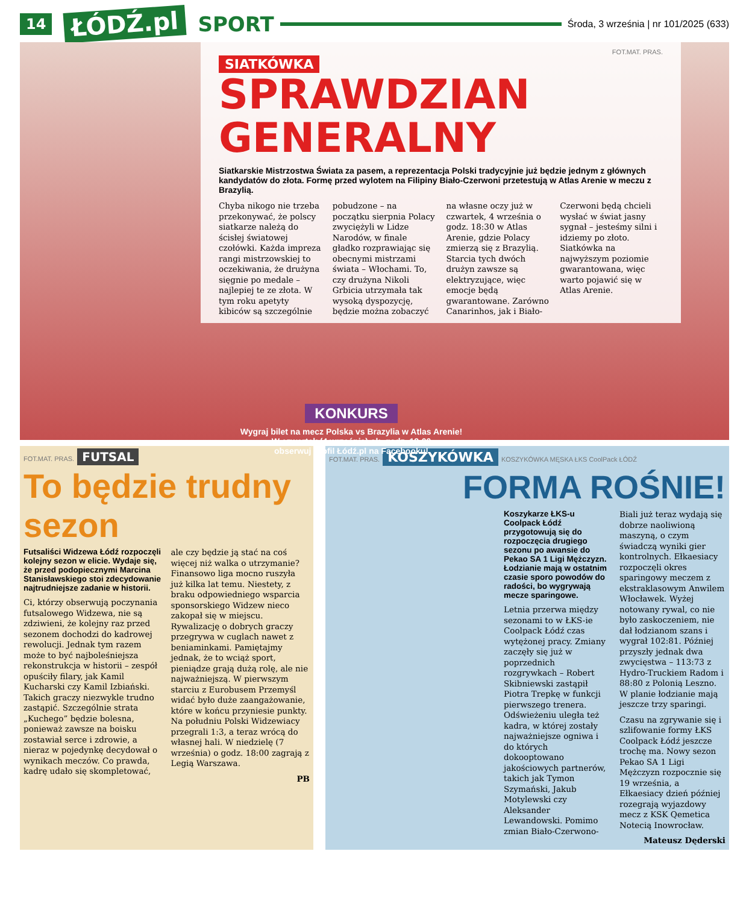14 ŁÓDŹ.pl SPORT Środa, 3 września | nr 101/2025 (633)
FOT.MAT. PRAS.
SIATKÓWKA
SPRAWDZIAN GENERALNY
Siatkarskie Mistrzostwa Świata za pasem, a reprezentacja Polski tradycyjnie już będzie jednym z głównych kandydatów do złota. Formę przed wylotem na Filipiny Biało-Czerwoni przetestują w Atlas Arenie w meczu z Brazylią.
Chyba nikogo nie trzeba przekonywać, że polscy siatkarze należą do ścisłej światowej czołówki. Każda impreza rangi mistrzowskiej to oczekiwania, że drużyna sięgnie po medale – najlepiej te ze złota. W tym roku apetyty kibiców są szczególnie pobudzone – na początku sierpnia Polacy zwyciężyli w Lidze Narodów, w finale gładko rozprawiając się obecnymi mistrzami świata – Włochami. To, czy drużyna Nikoli Grbicia utrzymała tak wysoką dyspozycję, będzie można zobaczyć na własne oczy już w czwartek, 4 września o godz. 18:30 w Atlas Arenie, gdzie Polacy zmierzą się z Brazylią. Starcia tych dwóch drużyn zawsze są elektryzujące, więc emocje będą gwarantowane. Zarówno Canarinhos, jak i Biało-Czerwoni będą chcieli wysłać w świat jasny sygnał – jesteśmy silni i idziemy po złoto. Siatkówka na najwyższym poziomie gwarantowana, więc warto pojawić się w Atlas Arenie.
KONKURS
Wygraj bilet na mecz Polska vs Brazylia w Atlas Arenie!
W czwartek (4 września) ok. godz. 12:00
obserwuj profil Łódź.pl na Facebooku!
FOT.MAT. PRAS. FUTSAL
To będzie trudny sezon
Futsaliści Widzewa Łódź rozpoczęli kolejny sezon w elicie. Wydaje się, że przed podopiecznymi Marcina Stanisławskiego stoi zdecydowanie najtrudniejsze zadanie w historii.
Ci, którzy obserwują poczynania futsalowego Widzewa, nie są zdziwieni, że kolejny raz przed sezonem dochodzi do kadrowej rewolucji. Jednak tym razem może to być najboleśniejsza rekonstrukcja w historii – zespół opuściły filary, jak Kamil Kucharski czy Kamil Izbiański. Takich graczy niezwykle trudno zastąpić. Szczególnie strata „Kuchego” będzie bolesna, ponieważ zawsze na boisku zostawiał serce i zdrowie, a nieraz w pojedynkę decydował o wynikach meczów. Co prawda, kadrę udało się skompletować, ale czy będzie ją stać na coś więcej niż walka o utrzymanie? Finansowo liga mocno ruszyła już kilka lat temu. Niestety, z braku odpowiedniego wsparcia sponsorskiego Widzew nieco zakopał się w miejscu. Rywalizację o dobrych graczy przegrywa w cuglach nawet z beniaminkami. Pamiętajmy jednak, że to wciąż sport, pieniądze grają dużą rolę, ale nie najważniejszą. W pierwszym starciu z Eurobusem Przemyśl widać było duże zaangażowanie, które w końcu przyniesie punkty. Na południu Polski Widzewiacy przegrali 1:3, a teraz wrócą do własnej hali. W niedzielę (7 września) o godz. 18:00 zagrają z Legią Warszawa.
PB
FOT.MAT. PRAS. KOSZYKÓWKA KOSZYKÓWKA MĘSKA ŁKS CoolPack ŁÓDŹ
FORMA ROŚNIE!
Koszykarze ŁKS-u Coolpack Łódź przygotowują się do rozpoczęcia drugiego sezonu po awansie do Pekao SA 1 Ligi Mężczyzn. Łodzianie mają w ostatnim czasie sporo powodów do radości, bo wygrywają mecze sparingowe.
Letnia przerwa między sezonami to w ŁKS-ie Coolpack Łódź czas wytężonej pracy. Zmiany zaczęły się już w poprzednich rozgrywkach – Robert Skibniewski zastąpił Piotra Trepkę w funkcji pierwszego trenera. Odświeżeniu uległa też kadra, w której zostały najważniejsze ogniwa i do których dokooptowano jakościowych partnerów, takich jak Tymon Szymański, Jakub Motylewski czy Aleksander Lewandowski. Pomimo zmian Biało-Czerwono-Biali już teraz wydają się dobrze naoliwioną maszyną, o czym świadczą wyniki gier kontrolnych. Ełkaesiacy rozpoczęli okres sparingowy meczem z ekstraklasowym Anwilem Włocławek. Wyżej notowany rywal, co nie było zaskoczeniem, nie dał łodzianom szans i wygrał 102:81. Później przyszły jednak dwa zwycięstwa – 113:73 z Hydro-Truckiem Radom i 88:80 z Polonią Leszno. W planie łodzianie mają jeszcze trzy sparingi.
Czasu na zgrywanie się i szlifowanie formy ŁKS Coolpack Łódź jeszcze trochę ma. Nowy sezon Pekao SA 1 Ligi Mężczyzn rozpocznie się 19 września, a Ełkaesiacy dzień później rozegrają wyjazdowy mecz z KSK Qemetica Notecią Inowrocław.
Mateusz Dęderski